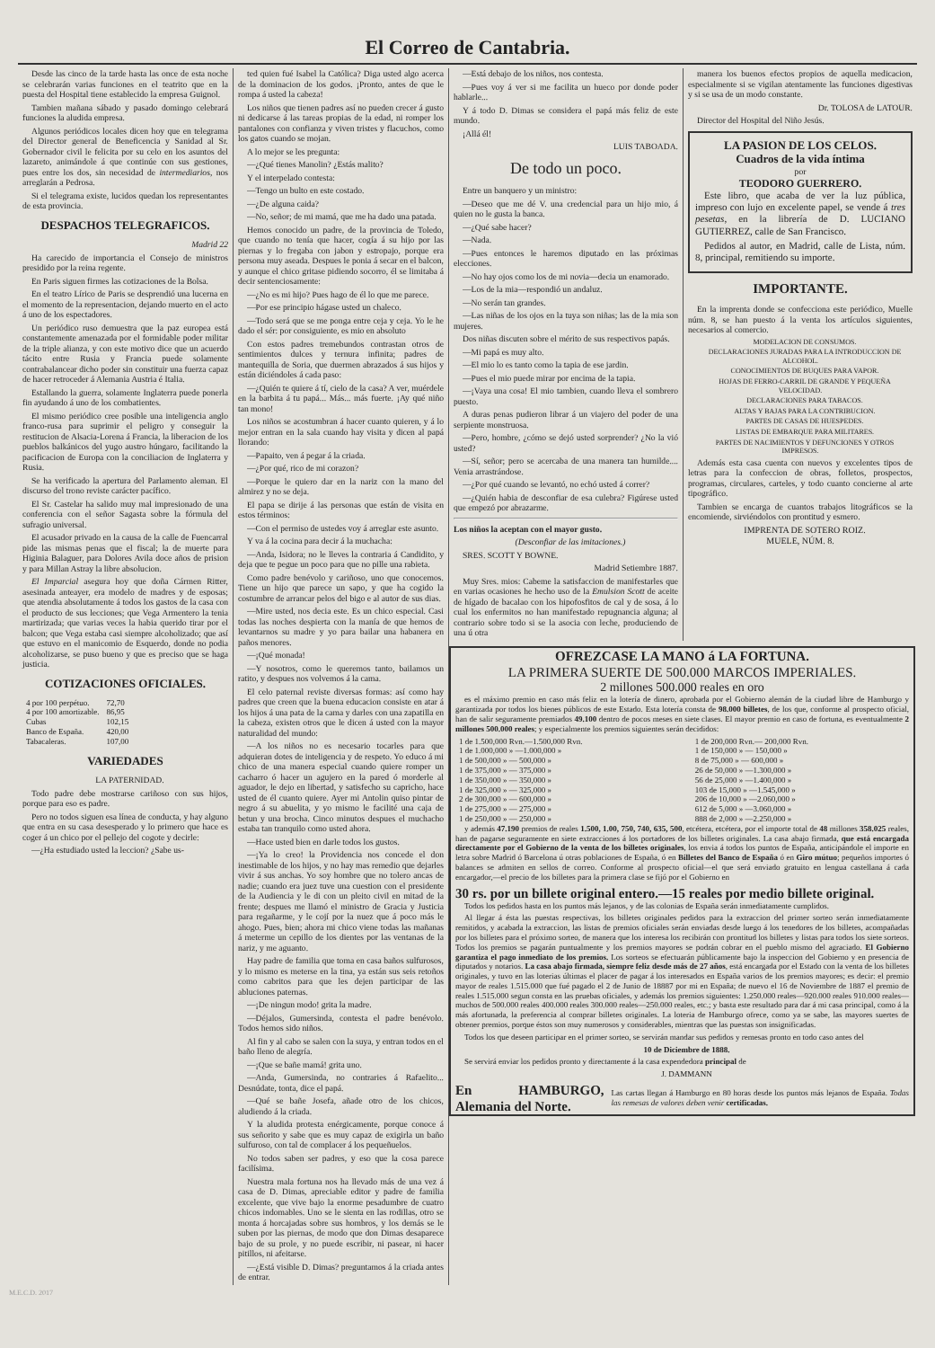El Correo de Cantabria.
Desde las cinco de la tarde hasta las once de esta noche se celebrarán varias funciones en el teatrito que en la puesta del Hospital tiene establecido la empresa Guignol.
Tambien mañana sábado y pasado domingo celebrará funciones la aludida empresa.
Algunos periódicos locales dicen hoy que en telegrama del Director general de Beneficencia y Sanidad al Sr. Gobernador civil le felicita por su celo en los asuntos del lazareto, animándole á que continúe con sus gestiones, pues entre los dos, sin necesidad de intermediarios, nos arreglarán a Pedrosa.
Si el telegrama existe, lucidos quedan los representantes de esta provincia.
DESPACHOS TELEGRAFICOS.
Madrid 22
Ha carecido de importancia el Consejo de ministros presidido por la reina regente.
En Paris siguen firmes las cotizaciones de la Bolsa.
En el teatro Lírico de Paris se desprendió una lucerna en el momento de la representacion, dejando muerto en el acto á uno de los espectadores.
Un periódico ruso demuestra que la paz europea está constantemente amenazada por el formidable poder militar de la triple alianza, y con este motivo dice que un acuerdo tácito entre Rusia y Francia puede solamente contrabalancear dicho poder sin constituir una fuerza capaz de hacer retroceder á Alemania Austria é Italia.
Estallando la guerra, solamente Inglaterra puede ponerla fin ayudando á uno de los combatientes.
El mismo periódico cree posible una inteligencia anglo franco-rusa para suprimir el peligro y conseguir la restitucion de Alsacia-Lorena á Francia, la liberacion de los pueblos balkánicos del yugo austro húngaro, facilitando la pacificacion de Europa con la conciliacion de Inglaterra y Rusia.
Se ha verificado la apertura del Parlamento aleman. El discurso del trono reviste carácter pacífico.
El Sr. Castelar ha salido muy mal impresionado de una conferencia con el señor Sagasta sobre la fórmula del sufragio universal.
El acusador privado en la causa de la calle de Fuencarral pide las mismas penas que el fiscal; la de muerte para Higinia Balaguer, para Dolores Avila doce años de prision y para Millan Astray la libre absolucion.
El Imparcial asegura hoy que doña Cármen Ritter, asesinada anteayer, era modelo de madres y de esposas; que atendia absolutamente á todos los gastos de la casa con el producto de sus lecciones; que Vega Armentero la tenia martirizada; que varias veces la habia querido tirar por el balcon; que Vega estaba casi siempre alcoholizado; que así que estuvo en el manicomio de Esquerdo, donde no podia alcoholizarse, se puso bueno y que es preciso que se haga justicia.
COTIZACIONES OFICIALES.
| 4 por 100 perpétuo. | 72,70 |
| 4 por 100 amortizable. | 86,95 |
| Cubas | 102,15 |
| Banco de España. | 420,00 |
| Tabacaleras. | 107,00 |
VARIEDADES
LA PATERNIDAD.
Todo padre debe mostrarse cariñoso con sus hijos, porque para eso es padre.
Pero no todos siguen esa línea de conducta, y hay alguno que entra en su casa desesperado y lo primero que hace es coger á un chico por el pellejo del cogote y decirle:
—¿Ha estudiado usted la leccion? ¿Sabe us-
ted quien fué Isabel la Católica? Diga usted algo acerca de la dominacion de los godos. ¡Pronto, antes de que le rompa á usted la cabeza!
Los niños que tienen padres así no pueden crecer á gusto ni dedicarse á las tareas propias de la edad, ni romper los pantalones con confianza y viven tristes y flacuchos, como los gatos cuando se mojan.
A lo mejor se les pregunta:
—¿Qué tienes Manolin? ¿Estás malito?
Y el interpelado contesta:
—Tengo un bulto en este costado.
—¿De alguna caida?
—No, señor; de mi mamá, que me ha dado una patada.
Hemos conocido un padre, de la provincia de Toledo, que cuando no tenía que hacer, cogía á su hijo por las piernas y lo fregaba con jabon y estropajo, porque era persona muy aseada. Despues le ponia á secar en el balcon, y aunque el chico gritase pidiendo socorro, él se limitaba á decir sentenciosamente:
—¿No es mi hijo? Pues hago de él lo que me parece.
—Por ese principio hágase usted un chaleco.
—Todo será que se me ponga entre ceja y ceja. Yo le he dado el sér: por consiguiente, es mio en absoluto
Con estos padres tremebundos contrastan otros de sentimientos dulces y ternura infinita; padres de mantequilla de Soria, que duermen abrazados á sus hijos y están diciéndoles á cada paso:
—¿Quién te quiere á tí, cielo de la casa? A ver, muérdele en la barbita á tu papá... Más... más fuerte. ¡Ay qué niño tan mono!
Los niños se acostumbran á hacer cuanto quieren, y á lo mejor entran en la sala cuando hay visita y dicen al papá llorando:
—Papaito, ven á pegar á la criada.
—¿Por qué, rico de mi corazon?
—Porque le quiero dar en la nariz con la mano del almirez y no se deja.
El papa se dirije á las personas que están de visita en estos términos:
—Con el permiso de ustedes voy á arreglar este asunto.
Y va á la cocina para decir á la muchacha:
—Anda, Isidora; no le lleves la contraria á Candidito, y deja que te pegue un poco para que no pille una rabieta.
Como padre benévolo y cariñoso, uno que conocemos. Tiene un hijo que parece un sapo, y que ha cogido la costumbre de arrancar pelos del bigo e al autor de sus dias.
—Mire usted, nos decia este. Es un chico especial. Casi todas las noches despierta con la manía de que hemos de levantarnos su madre y yo para bailar una habanera en paños menores.
—¡Qué monada!
—Y nosotros, como le queremos tanto, bailamos un ratito, y despues nos volvemos á la cama.
El celo paternal reviste diversas formas: así como hay padres que creen que la buena educacion consiste en atar á los hijos á una pata de la cama y darles con una zapatilla en la cabeza, existen otros que le dicen á usted con la mayor naturalidad del mundo:
—A los niños no es necesario tocarles para que adquieran dotes de inteligencia y de respeto. Yo educo á mi chico de una manera especial cuando quiere romper un cacharro ó hacer un agujero en la pared ó morderle al aguador, le dejo en libertad, y satisfecho su capricho, hace usted de él cuanto quiere. Ayer mi Antolin quiso pintar de negro á su abuelita, y yo mismo le facilité una caja de betun y una brocha. Cinco minutos despues el muchacho estaba tan tranquilo como usted ahora.
—Hace usted bien en darle todos los gustos.
—¡Ya lo creo! la Providencia nos concede el don inestimable de los hijos, y no hay mas remedio que dejarles vivir á sus anchas. Yo soy hombre que no tolero ancas de nadie; cuando era juez tuve una cuestion con el presidente de la Audiencia y le di con un pleito civil en mitad de la frente; despues me llamó el ministro de Gracia y Justicia para regañarme, y le cojí por la nuez que á poco más le ahogo. Pues, bien; ahora mi chico viene todas las mañanas á meterme un cepillo de los dientes por las ventanas de la nariz, y me aguanto.
Hay padre de familia que toma en casa baños sulfurosos, y lo mismo es meterse en la tina, ya están sus seis retoños como cabritos para que les dejen participar de las abluciones paternas.
—¡De ningun modo! grita la madre.
—Déjalos, Gumersinda, contesta el padre benévolo. Todos hemos sido niños.
Al fin y al cabo se salen con la suya, y entran todos en el baño lleno de alegría.
—¡Que se bañe mamá! grita uno.
—Anda, Gumersinda, no contraries á Rafaelito... Desnúdate, tonta, dice el papá.
—Qué se bañe Josefa, añade otro de los chicos, aludiendo á la criada.
Y la aludida protesta enérgicamente, porque conoce á sus señorito y sabe que es muy capaz de exigirla un baño sulfuroso, con tal de complacer á los pequeñuelos.
No todos saben ser padres, y eso que la cosa parece facilísima.
Nuestra mala fortuna nos ha llevado más de una vez á casa de D. Dimas, apreciable editor y padre de familia excelente, que vive bajo la enorme pesadumbre de cuatro chicos indomables. Uno se le sienta en las rodillas, otro se monta á horcajadas sobre sus hombros, y los demás se le suben por las piernas, de modo que don Dimas desaparece bajo de su prole, y no puede escribir, ni pasear, ni hacer pitillos, ni afeitarse.
—¿Está visible D. Dimas? preguntamos á la criada antes de entrar.
—Está debajo de los niños, nos contesta.
—Pues voy á ver si me facilita un hueco por donde poder hablarle...
Y á todo D. Dimas se considera el papá más feliz de este mundo.
¡Allá él!
LUIS TABOADA.
De todo un poco.
Entre un banquero y un ministro:
—Deseo que me dé V. una credencial para un hijo mio, á quien no le gusta la banca.
—¿Qué sabe hacer?
—Nada.
—Pues entonces le haremos diputado en las próximas elecciones.
—No hay ojos como los de mi novia—decia un enamorado.
—Los de la mia—respondió un andaluz.
—No serán tan grandes.
—Las niñas de los ojos en la tuya son niñas; las de la mia son mujeres.
Dos niñas discuten sobre el mérito de sus respectivos papás.
—Mi papá es muy alto.
—El mio lo es tanto como la tapia de ese jardin.
—Pues el mio puede mirar por encima de la tapia.
—¡Vaya una cosa! El mio tambien, cuando lleva el sombrero puesto.
A duras penas pudieron librar á un viajero del poder de una serpiente monstruosa.
—Pero, hombre, ¿cómo se dejó usted sorprender? ¿No la vió usted?
—Sí, señor; pero se acercaba de una manera tan humilde.... Venia arrastrándose.
—¿Por qué cuando se levantó, no echó usted á correr?
—¿Quién habia de desconfiar de esa culebra? Figúrese usted que empezó por abrazarme.
Los niños la aceptan con el mayor gusto.
(Desconfiar de las imitaciones.)
SRES. SCOTT Y BOWNE.
Madrid Setiembre 1887.
Muy Sres. mios: Cabeme la satisfaccion de manifestarles que en varias ocasiones he hecho uso de la Emulsion Scott de aceite de hígado de bacalao con los hipofosfitos de cal y de sosa, á lo cual los enfermitos no han manifestado repugnancia alguna; al contrario sobre todo si se la asocia con leche, produciendo de una ú otra
manera los buenos efectos propios de aquella medicacion, especialmente si se vigilan atentamente las funciones digestivas y si se usa de un modo constante.
Dr. TOLOSA de LATOUR.
Director del Hospital del Niño Jesús.
LA PASION DE LOS CELOS.
Cuadros de la vida íntima
por
TEODORO GUERRERO.
Este libro, que acaba de ver la luz pública, impreso con lujo en excelente papel, se vende á tres pesetas, en la librería de D. LUCIANO GUTIERREZ, calle de San Francisco.
Pedidos al autor, en Madrid, calle de Lista, núm. 8, principal, remitiendo su importe.
IMPORTANTE.
En la imprenta donde se confecciona este periódico, Muelle núm. 8, se han puesto á la venta los artículos siguientes, necesarios al comercio.
MODELACION DE CONSUMOS.
DECLARACIONES JURADAS PARA LA INTRODUCCION DE ALCOHOL.
CONOCIMIENTOS DE BUQUES PARA VAPOR.
HOJAS DE FERRO-CARRIL DE GRANDE Y PEQUEÑA VELOCIDAD.
DECLARACIONES PARA TABACOS.
ALTAS Y BAJAS PARA LA CONTRIBUCION.
PARTES DE CASAS DE HUESPEDES.
LISTAS DE EMBARQUE PARA MILITARES.
PARTES DE NACIMIENTOS Y DEFUNCIONES Y OTROS IMPRESOS.
Además esta casa cuenta con nuevos y excelentes tipos de letras para la confeccion de obras, folletos, prospectos, programas, circulares, carteles, y todo cuanto concierne al arte tipográfico.
Tambien se encarga de cuantos trabajos litográficos se la encomiende, sirviéndolos con prontitud y esmero.
IMPRENTA DE SOTERO ROIZ.
MUELE, NÚM. 8.
OFREZCASE LA MANO á LA FORTUNA.
LA PRIMERA SUERTE DE 500.000 MARCOS IMPERIALES.
2 millones 500.000 reales en oro
es el máximo premio en caso más feliz en la lotería de dinero, aprobada por el Gobierno alemán de la ciudad libre de Hamburgo y garantizada por todos los bienes públicos de este Estado. Esta lotería consta de 98.000 billetes, de los que, conforme al prospecto oficial, han de salir seguramente premiados 49.100 dentro de pocos meses en siete clases. El mayor premio en caso de fortuna, es eventualmente 2 millones 500.000 reales; y especialmente los premios siguientes serán decididos:
| 1 de 1.500,000 Rvn.—1.500,000 Rvn. | 1 de 200,000 Rvn.— 200,000 Rvn. |
| 1 de 1.000,000 » —1.000,000 » | 1 de 150,000 » — 150,000 » |
| 1 de 500,000 » — 500,000 » | 8 de 75,000 » — 600,000 » |
| 1 de 375,000 » — 375,000 » | 26 de 50,000 » —1.300,000 » |
| 1 de 350,000 » — 350,000 » | 56 de 25,000 » —1.400,000 » |
| 1 de 325,000 » — 325,000 » | 103 de 15,000 » —1.545,000 » |
| 2 de 300,000 » — 600,000 » | 206 de 10,000 » —2.060,000 » |
| 1 de 275,000 » — 275,000 » | 612 de 5,000 » —3.060,000 » |
| 1 de 250,000 » — 250,000 » | 888 de 2,000 » —2.250,000 » |
y además 47.190 premios de reales 1.500, 1.00, 750, 740, 635, 500, etcétera, etcétera, por el importe total de 48 millones 358.025 reales, han de pagarse seguramente en siete extracciones á los portadores de los billetes originales. La casa abajo firmada, que está encargada directamente por el Gobierno de la venta de los billetes originales, los envia á todos los puntos de España, anticipándole el importe en letra sobre Madrid ó Barcelona ú otras poblaciones de España, ó en Billetes del Banco de España ó en Giro mútuo; pequeños importes ó balances se admiten en sellos de correo. Conforme al prospecto oficial—el que será enviado gratuito en lengua castellana á cada encargador,—el precio de los billetes para la primera clase se fijó por el Gobierno en
30 rs. por un billete original entero.—15 reales por medio billete original.
Todos los pedidos hasta en los puntos más lejanos, y de las colonias de España serán inmediatamente cumplidos.
Al llegar á ésta las puestas respectivas, los billetes originales pedidos para la extraccion del primer sorteo serán inmediatamente remitidos, y acabada la extraccion, las listas de premios oficiales serán enviadas desde luego á los tenedores de los billetes, acompañadas por los billetes para el próximo sorteo, de manera que los interesa los recibirán con prontitud los billetes y listas para todos los siete sorteos. Todos los premios se pagarán puntualmente y los premios mayores se podrán cobrar en el pueblo mismo del agraciado. El Gobierno garantiza el pago inmediato de los premios. Los sorteos se efectuarán públicamente bajo la inspeccion del Gobierno y en presencia de diputados y notarios. La casa abajo firmada, siempre feliz desde más de 27 años, está encargada por el Estado con la venta de los billetes originales, y tuvo en las loterias últimas el placer de pagar á los interesados en España varios de los premios mayores; es decir: el premio mayor de reales 1.515.000 que fué pagado el 2 de Junio de 18887 por mi en España; de nuevo el 16 de Noviembre de 1887 el premio de reales 1.515.000 segun consta en las pruebas oficiales, y además los premios siguientes: 1.250.000 reales—920.000 reales 910.000 reales—muchos de 500.000 reales 400.000 reales 300.000 reales—250.000 reales, etc.; y basta este resultado para dar á mi casa principal, como á la más afortunada, la preferencia al comprar billetes originales. La loteria de Hamburgo ofrece, como ya se sabe, las mayores suertes de obtener premios, porque éstos son muy numerosos y considerables, mientras que las puestas son insignificadas.
Todos los que deseen participar en el primer sorteo, se servirán mandar sus pedidos y remesas pronto en todo caso antes del
10 de Diciembre de 1888.
Se servirá enviar los pedidos pronto y directamente á la casa expendedora principal de
J. DAMMANN
En HAMBURGO, Alemania del Norte. Las cartas llegan á Hamburgo en 80 horas desde los puntos más lejanos de España. Todas las remesas de valores deben venir certificadas.
M.E.C.D. 2017